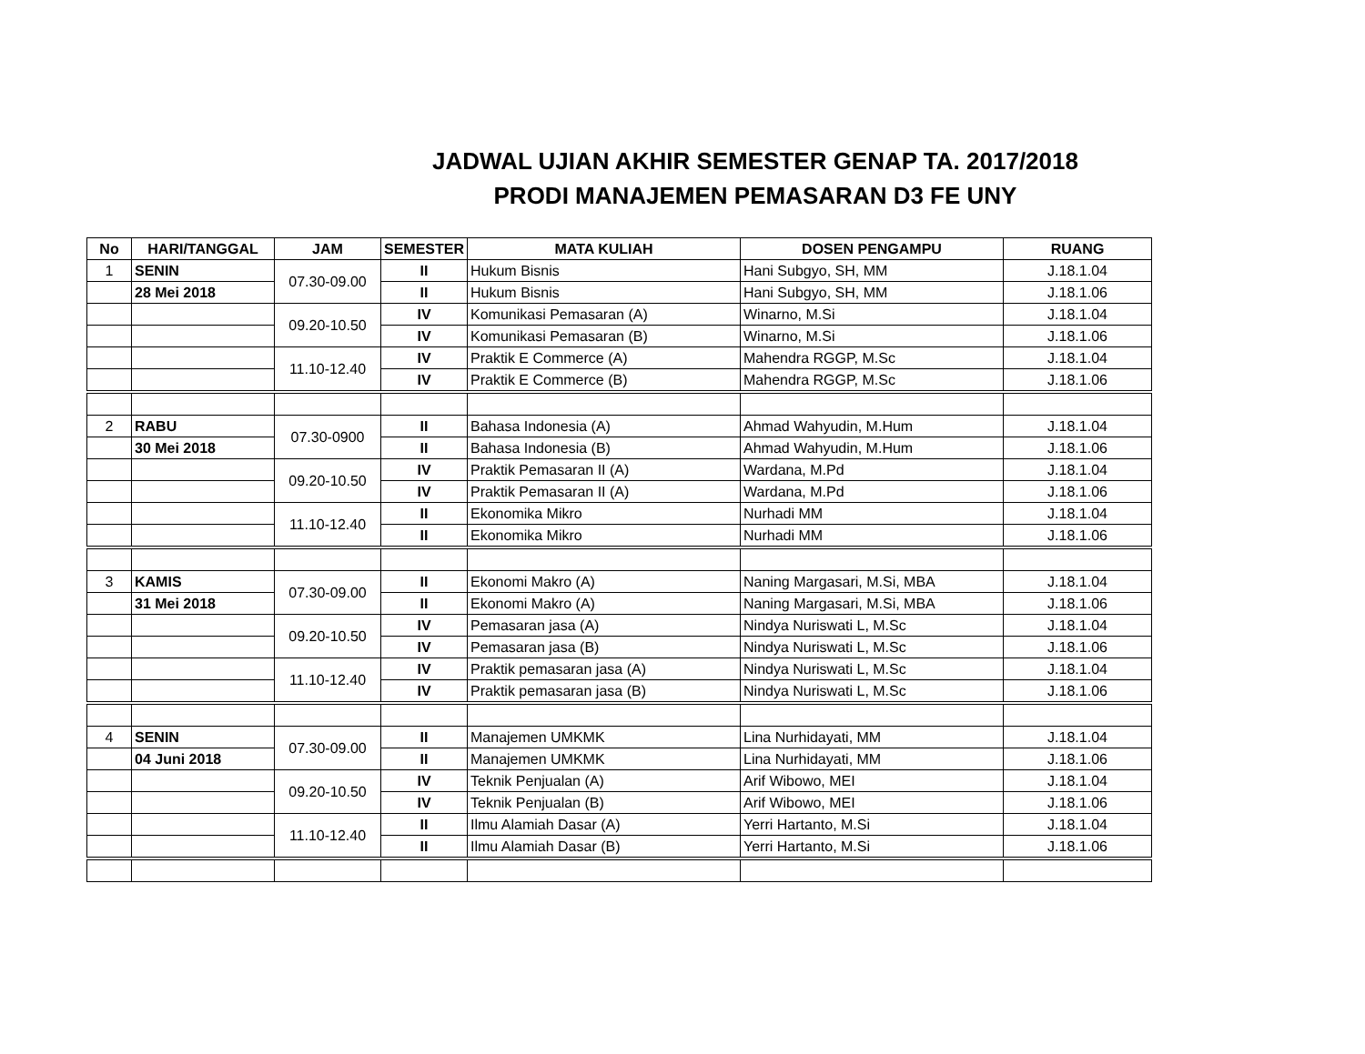JADWAL UJIAN AKHIR SEMESTER GENAP TA. 2017/2018
PRODI MANAJEMEN PEMASARAN D3 FE UNY
| No | HARI/TANGGAL | JAM | SEMESTER | MATA KULIAH | DOSEN PENGAMPU | RUANG |
| --- | --- | --- | --- | --- | --- | --- |
| 1 | SENIN | 07.30-09.00 | II | Hukum Bisnis | Hani Subgyo, SH, MM | J.18.1.04 |
| | 28 Mei 2018 | | II | Hukum Bisnis | Hani Subgyo, SH, MM | J.18.1.06 |
| | | 09.20-10.50 | IV | Komunikasi Pemasaran (A) | Winarno, M.Si | J.18.1.04 |
| | | | IV | Komunikasi Pemasaran (B) | Winarno, M.Si | J.18.1.06 |
| | | 11.10-12.40 | IV | Praktik E Commerce (A) | Mahendra RGGP, M.Sc | J.18.1.04 |
| | | | IV | Praktik E Commerce (B) | Mahendra RGGP, M.Sc | J.18.1.06 |
| 2 | RABU | 07.30-0900 | II | Bahasa Indonesia (A) | Ahmad Wahyudin, M.Hum | J.18.1.04 |
| | 30 Mei 2018 | | II | Bahasa Indonesia (B) | Ahmad Wahyudin, M.Hum | J.18.1.06 |
| | | 09.20-10.50 | IV | Praktik Pemasaran II (A) | Wardana, M.Pd | J.18.1.04 |
| | | | IV | Praktik Pemasaran II (A) | Wardana, M.Pd | J.18.1.06 |
| | | 11.10-12.40 | II | Ekonomika Mikro | Nurhadi MM | J.18.1.04 |
| | | | II | Ekonomika Mikro | Nurhadi MM | J.18.1.06 |
| 3 | KAMIS | 07.30-09.00 | II | Ekonomi Makro (A) | Naning Margasari, M.Si, MBA | J.18.1.04 |
| | 31 Mei 2018 | | II | Ekonomi Makro (A) | Naning Margasari, M.Si, MBA | J.18.1.06 |
| | | 09.20-10.50 | IV | Pemasaran jasa (A) | Nindya Nuriswati L, M.Sc | J.18.1.04 |
| | | | IV | Pemasaran jasa (B) | Nindya Nuriswati L, M.Sc | J.18.1.06 |
| | | 11.10-12.40 | IV | Praktik pemasaran jasa (A) | Nindya Nuriswati L, M.Sc | J.18.1.04 |
| | | | IV | Praktik pemasaran jasa (B) | Nindya Nuriswati L, M.Sc | J.18.1.06 |
| 4 | SENIN | 07.30-09.00 | II | Manajemen UMKMK | Lina Nurhidayati, MM | J.18.1.04 |
| | 04 Juni 2018 | | II | Manajemen UMKMK | Lina Nurhidayati, MM | J.18.1.06 |
| | | 09.20-10.50 | IV | Teknik Penjualan (A) | Arif Wibowo, MEI | J.18.1.04 |
| | | | IV | Teknik Penjualan (B) | Arif Wibowo, MEI | J.18.1.06 |
| | | 11.10-12.40 | II | Ilmu Alamiah Dasar (A) | Yerri Hartanto, M.Si | J.18.1.04 |
| | | | II | Ilmu Alamiah Dasar (B) | Yerri Hartanto, M.Si | J.18.1.06 |